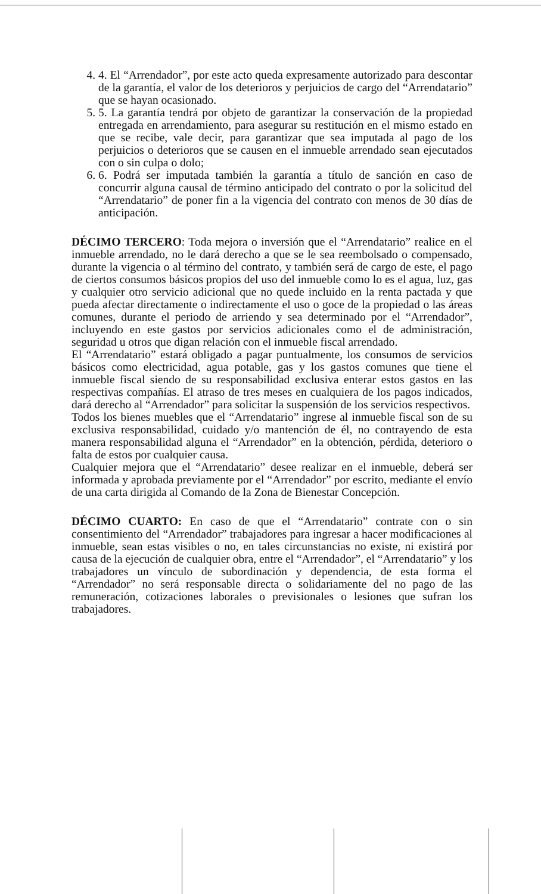4. 4. El “Arrendador”, por este acto queda expresamente autorizado para descontar de la garantía, el valor de los deterioros y perjuicios de cargo del “Arrendatario” que se hayan ocasionado.
5. 5. La garantía tendrá por objeto de garantizar la conservación de la propiedad entregada en arrendamiento, para asegurar su restitución en el mismo estado en que se recibe, vale decir, para garantizar que sea imputada al pago de los perjuicios o deterioros que se causen en el inmueble arrendado sean ejecutados con o sin culpa o dolo;
6. 6. Podrá ser imputada también la garantía a título de sanción en caso de concurrir alguna causal de término anticipado del contrato o por la solicitud del “Arrendatario” de poner fin a la vigencia del contrato con menos de 30 días de anticipación.
DÉCIMO TERCERO: Toda mejora o inversión que el “Arrendatario” realice en el inmueble arrendado, no le dará derecho a que se le sea reembolsado o compensado, durante la vigencia o al término del contrato, y también será de cargo de este, el pago de ciertos consumos básicos propios del uso del inmueble como lo es el agua, luz, gas y cualquier otro servicio adicional que no quede incluido en la renta pactada y que pueda afectar directamente o indirectamente el uso o goce de la propiedad o las áreas comunes, durante el periodo de arriendo y sea determinado por el “Arrendador”, incluyendo en este gastos por servicios adicionales como el de administración, seguridad u otros que digan relación con el inmueble fiscal arrendado.
El “Arrendatario” estará obligado a pagar puntualmente, los consumos de servicios básicos como electricidad, agua potable, gas y los gastos comunes que tiene el inmueble fiscal siendo de su responsabilidad exclusiva enterar estos gastos en las respectivas compañías. El atraso de tres meses en cualquiera de los pagos indicados, dará derecho al “Arrendador” para solicitar la suspensión de los servicios respectivos.
Todos los bienes muebles que el “Arrendatario” ingrese al inmueble fiscal son de su exclusiva responsabilidad, cuidado y/o mantención de él, no contrayendo de esta manera responsabilidad alguna el “Arrendador” en la obtención, pérdida, deterioro o falta de estos por cualquier causa.
Cualquier mejora que el “Arrendatario” desee realizar en el inmueble, deberá ser informada y aprobada previamente por el “Arrendador” por escrito, mediante el envío de una carta dirigida al Comando de la Zona de Bienestar Concepción.
DÉCIMO CUARTO: En caso de que el “Arrendatario” contrate con o sin consentimiento del “Arrendador” trabajadores para ingresar a hacer modificaciones al inmueble, sean estas visibles o no, en tales circunstancias no existe, ni existirá por causa de la ejecución de cualquier obra, entre el “Arrendador”, el “Arrendatario” y los trabajadores un vínculo de subordinación y dependencia, de esta forma el “Arrendador” no será responsable directa o solidariamente del no pago de las remuneración, cotizaciones laborales o previsionales o lesiones que sufran los trabajadores.